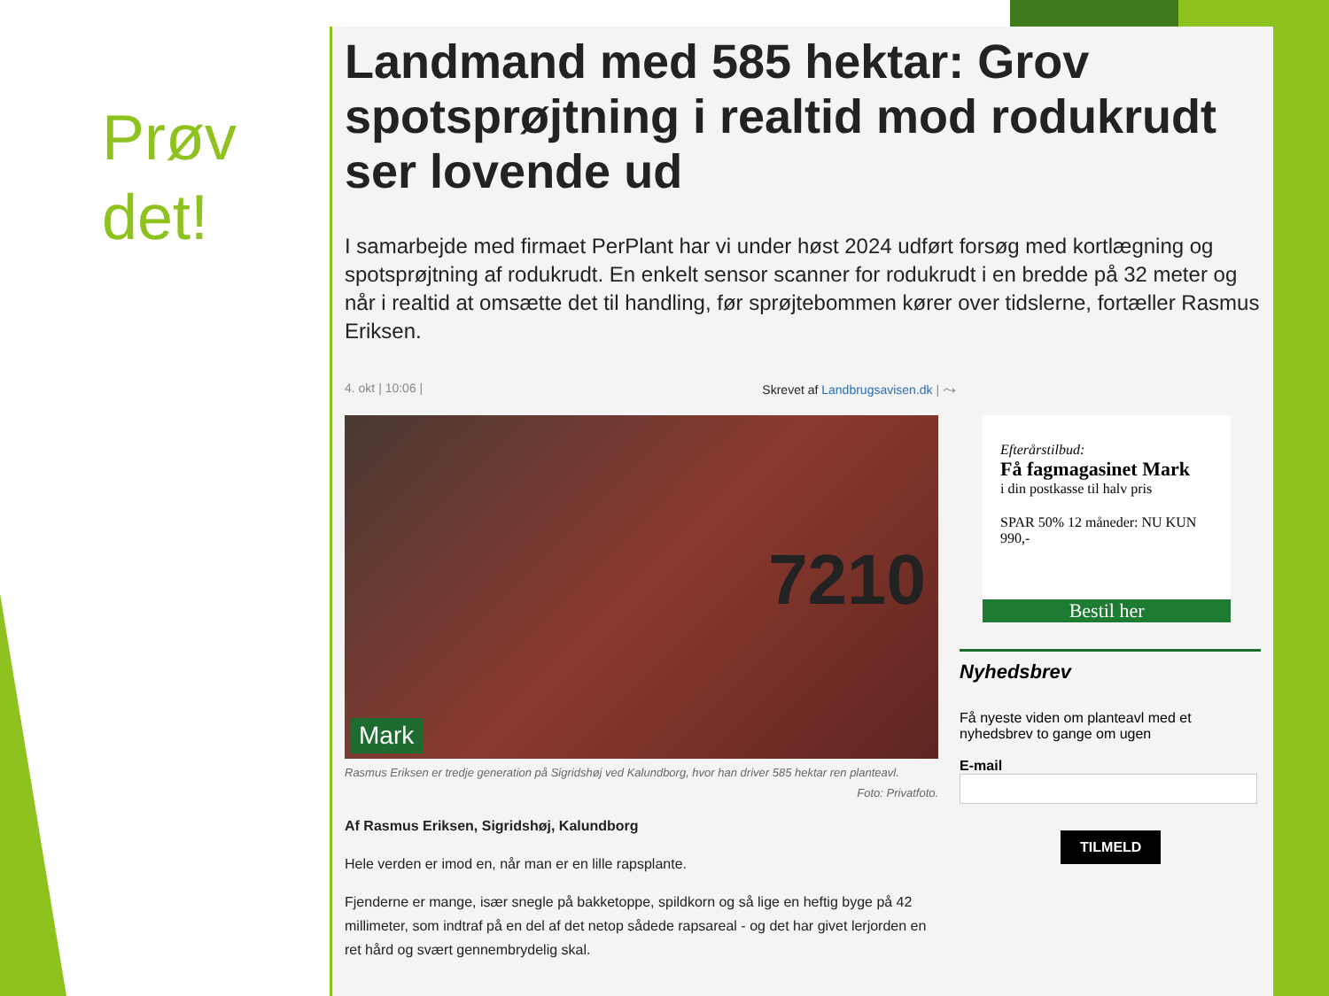Prøv
det!
Landmand med 585 hektar: Grov spotsprøjtning i realtid mod rodukrudt ser lovende ud
I samarbejde med firmaet PerPlant har vi under høst 2024 udført forsøg med kortlægning og spotsprøjtning af rodukrudt. En enkelt sensor scanner for rodukrudt i en bredde på 32 meter og når i realtid at omsætte det til handling, før sprøjtebommen kører over tidslerne, fortæller Rasmus Eriksen.
4. okt | 10:06 | Skrevet af Landbrugsavisen.dk | ⤳
7210
Mark
Rasmus Eriksen er tredje generation på Sigridshøj ved Kalundborg, hvor han driver 585 hektar ren planteavl.
Foto: Privatfoto.
Af Rasmus Eriksen, Sigridshøj, Kalundborg
Hele verden er imod en, når man er en lille rapsplante.
Fjenderne er mange, især snegle på bakketoppe, spildkorn og så lige en heftig byge på 42 millimeter, som indtraf på en del af det netop sådede rapsareal - og det har givet lerjorden en ret hård og svært gennembrydelig skal.
Efterårstilbud:
Få fagmagasinet Mark
i din postkasse til halv pris
SPAR 50% 12 måneder: NU KUN 990,-
Bestil her
Nyhedsbrev
Få nyeste viden om planteavl med et nyhedsbrev to gange om ugen
E-mail
TILMELD